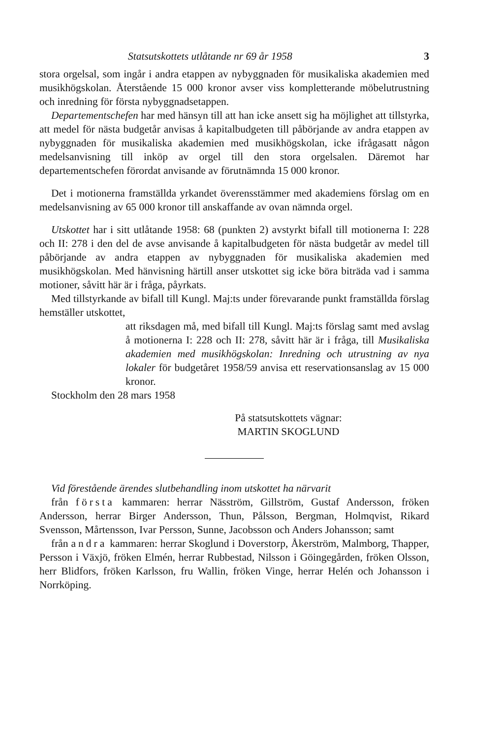Statsutskottets utlåtande nr 69 år 1958 3
stora orgelsal, som ingår i andra etappen av nybyggnaden för musikaliska akademien med musikhögskolan. Återstående 15 000 kronor avser viss kompletterande möbelutrustning och inredning för första nybyggnadsetappen.
Departementschefen har med hänsyn till att han icke ansett sig ha möjlighet att tillstyrka, att medel för nästa budgetår anvisas å kapitalbudgeten till påbörjande av andra etappen av nybyggnaden för musikaliska akademien med musikhögskolan, icke ifrågasatt någon medelsanvisning till inköp av orgel till den stora orgelsalen. Däremot har departementschefen förordat anvisande av förutnämnda 15 000 kronor.
Det i motionerna framställda yrkandet överensstämmer med akademiens förslag om en medelsanvisning av 65 000 kronor till anskaffande av ovan nämnda orgel.
Utskottet har i sitt utlåtande 1958: 68 (punkten 2) avstyrkt bifall till motionerna I: 228 och II: 278 i den del de avse anvisande å kapitalbudgeten för nästa budgetår av medel till påbörjande av andra etappen av nybyggnaden för musikaliska akademien med musikhögskolan. Med hänvisning härtill anser utskottet sig icke böra biträda vad i samma motioner, såvitt här är i fråga, påyrkats.
Med tillstyrkande av bifall till Kungl. Maj:ts under förevarande punkt framställda förslag hemställer utskottet,
att riksdagen må, med bifall till Kungl. Maj:ts förslag samt med avslag å motionerna I: 228 och II: 278, såvitt här är i fråga, till Musikaliska akademien med musikhögskolan: Inredning och utrustning av nya lokaler för budgetåret 1958/59 anvisa ett reservationsanslag av 15 000 kronor.
Stockholm den 28 mars 1958
På statsutskottets vägnar:
MARTIN SKOGLUND
Vid förestående ärendes slutbehandling inom utskottet ha närvarit
från första kammaren: herrar Näsström, Gillström, Gustaf Andersson, fröken Andersson, herrar Birger Andersson, Thun, Pålsson, Bergman, Holmqvist, Rikard Svensson, Mårtensson, Ivar Persson, Sunne, Jacobsson och Anders Johansson; samt
från andra kammaren: herrar Skoglund i Doverstorp, Åkerström, Malmborg, Thapper, Persson i Växjö, fröken Elmén, herrar Rubbestad, Nilsson i Göingegården, fröken Olsson, herr Blidfors, fröken Karlsson, fru Wallin, fröken Vinge, herrar Helén och Johansson i Norrköping.